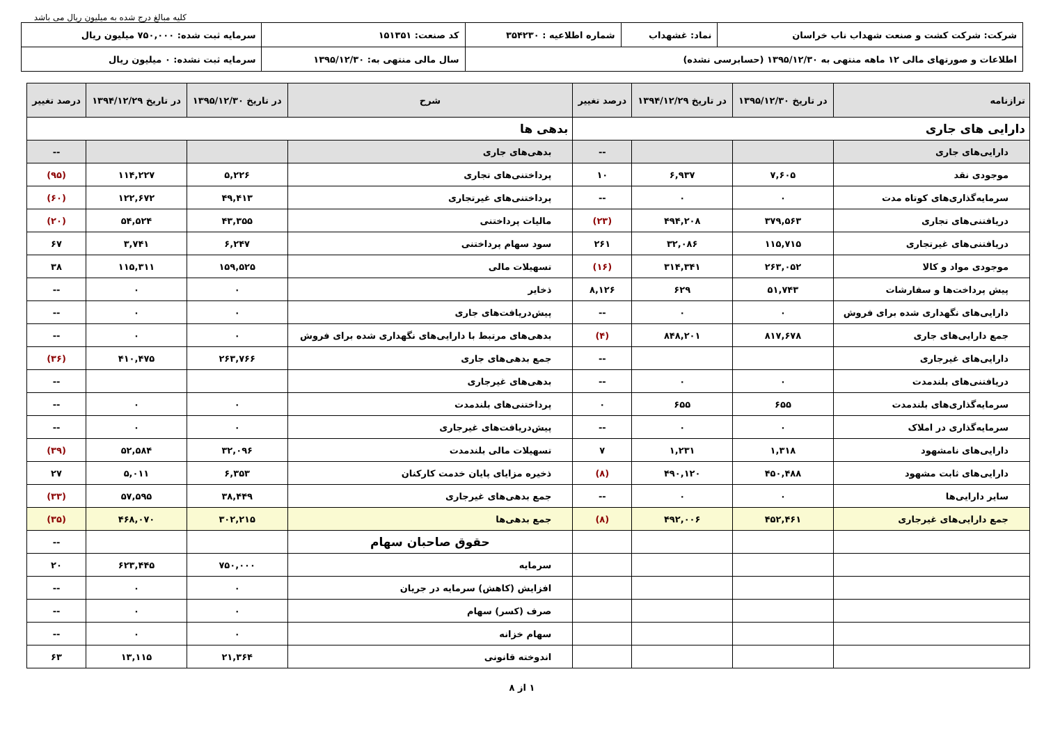کلیه مبالغ درج شده به میلیون ریال می باشد
| شرکت: شرکت کشت و صنعت شهداب ناب خراسان | نماد: غشهداب | شماره اطلاعیه : ۳۵۴۲۳۰ | کد صنعت: ۱۵۱۳۵۱ | سرمایه ثبت شده: ۷۵۰,۰۰۰ میلیون ریال |
| اطلاعات و صورتهای مالی ۱۲ ماهه منتهی به ۱۳۹۵/۱۲/۳۰ (حسابرسی نشده) | | | سال مالی منتهی به: ۱۳۹۵/۱۲/۳۰ | سرمایه ثبت نشده: ۰ میلیون ریال |
| ترازنامه | در تاریخ ۱۳۹۵/۱۲/۳۰ | در تاریخ ۱۳۹۴/۱۲/۲۹ | درصد تغییر | شرح | در تاریخ ۱۳۹۵/۱۲/۳۰ | در تاریخ ۱۳۹۴/۱۲/۲۹ | درصد تغییر |
| --- | --- | --- | --- | --- | --- | --- | --- |
| دارایی های جاری | | | | بدهی ها | | | |
| دارایی‌های جاری | | | -- | بدهی‌های جاری | | | -- |
| موجودی نقد | ۷,۶۰۵ | ۶,۹۳۷ | ۱۰ | پرداختنی‌های تجاری | ۵,۲۲۶ | ۱۱۴,۲۲۷ | (۹۵) |
| سرمایه‌گذاری‌های کوتاه مدت | ۰ | ۰ | -- | پرداختنی‌های غیرتجاری | ۴۹,۴۱۳ | ۱۲۲,۶۷۲ | (۶۰) |
| دریافتنی‌های تجاری | ۳۷۹,۵۶۳ | ۴۹۴,۲۰۸ | (۲۳) | مالیات پرداختنی | ۴۳,۳۵۵ | ۵۴,۵۲۴ | (۲۰) |
| دریافتنی‌های غیرتجاری | ۱۱۵,۷۱۵ | ۳۲,۰۸۶ | ۲۶۱ | سود سهام پرداختنی | ۶,۲۴۷ | ۳,۷۴۱ | ۶۷ |
| موجودی مواد و کالا | ۲۶۳,۰۵۲ | ۳۱۴,۳۴۱ | (۱۶) | تسهیلات مالی | ۱۵۹,۵۲۵ | ۱۱۵,۳۱۱ | ۳۸ |
| پیش پرداخت‌ها و سفارشات | ۵۱,۷۴۳ | ۶۲۹ | ۸,۱۲۶ | ذخایر | ۰ | ۰ | -- |
| دارایی‌های نگهداری شده برای فروش | ۰ | ۰ | -- | پیش‌دریافت‌های جاری | ۰ | ۰ | -- |
| جمع دارایی‌های جاری | ۸۱۷,۶۷۸ | ۸۴۸,۲۰۱ | (۴) | بدهی‌های مرتبط با دارایی‌های نگهداری شده برای فروش | ۰ | ۰ | -- |
| دارایی‌های غیرجاری | | | -- | جمع بدهی‌های جاری | ۲۶۳,۷۶۶ | ۴۱۰,۴۷۵ | (۳۶) |
| دریافتنی‌های بلندمدت | ۰ | ۰ | -- | بدهی‌های غیرجاری | | | -- |
| سرمایه‌گذاری‌های بلندمدت | ۶۵۵ | ۶۵۵ | ۰ | پرداختنی‌های بلندمدت | ۰ | ۰ | -- |
| سرمایه‌گذاری در املاک | ۰ | ۰ | -- | پیش‌دریافت‌های غیرجاری | ۰ | ۰ | -- |
| دارایی‌های نامشهود | ۱,۳۱۸ | ۱,۲۳۱ | ۷ | تسهیلات مالی بلندمدت | ۳۲,۰۹۶ | ۵۲,۵۸۴ | (۳۹) |
| دارایی‌های ثابت مشهود | ۴۵۰,۴۸۸ | ۴۹۰,۱۲۰ | (۸) | ذخیره مزایای پایان خدمت کارکنان | ۶,۳۵۳ | ۵,۰۱۱ | ۲۷ |
| سایر دارایی‌ها | ۰ | ۰ | -- | جمع بدهی‌های غیرجاری | ۳۸,۴۴۹ | ۵۷,۵۹۵ | (۳۳) |
| جمع دارایی‌های غیرجاری | ۴۵۲,۴۶۱ | ۴۹۲,۰۰۶ | (۸) | جمع بدهی‌ها | ۳۰۲,۲۱۵ | ۴۶۸,۰۷۰ | (۳۵) |
| | | | | حقوق صاحبان سهام | | | -- |
| | | | | سرمایه | ۷۵۰,۰۰۰ | ۶۲۳,۴۴۵ | ۲۰ |
| | | | | افزایش (کاهش) سرمایه در جریان | ۰ | ۰ | -- |
| | | | | صرف (کسر) سهام | ۰ | ۰ | -- |
| | | | | سهام خزانه | ۰ | ۰ | -- |
| | | | | اندوخته قانونی | ۲۱,۳۶۴ | ۱۳,۱۱۵ | ۶۳ |
۱ از ۸